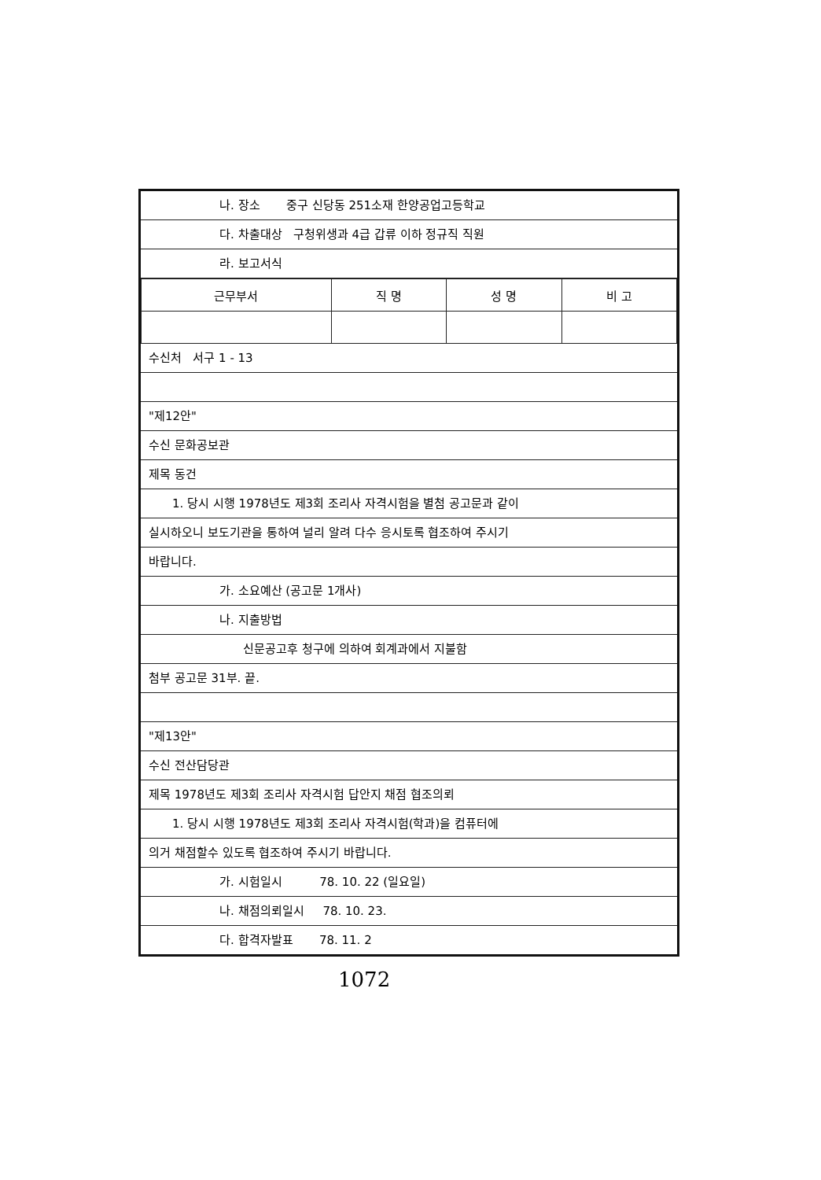나. 장소 중구 신당동 251소재 한양공업고등학교
다. 차출대상 구청위생과 4급 갑류 이하 정규직 직원
라. 보고서식
| 근무부서 | 직 명 | 성 명 | 비 고 |
| --- | --- | --- | --- |
수신처 서구 1 - 13
"제12안"
수신 문화공보관
제목 동건
1. 당시 시행 1978년도 제3회 조리사 자격시험을 별첨 공고문과 같이
실시하오니 보도기관을 통하여 널리 알려 다수 응시토록 협조하여 주시기
바랍니다.
가. 소요예산 (공고문 1개사)
나. 지출방법
신문공고후 청구에 의하여 회계과에서 지불함
첨부 공고문 31부. 끝.
"제13안"
수신 전산담당관
제목 1978년도 제3회 조리사 자격시험 답안지 채점 협조의뢰
1. 당시 시행 1978년도 제3회 조리사 자격시험(학과)을 컴퓨터에
의거 채점할수 있도록 협조하여 주시기 바랍니다.
가. 시험일시 78. 10. 22 (일요일)
나. 채점의뢰일시 78. 10. 23.
다. 합격자발표 78. 11. 2
1072